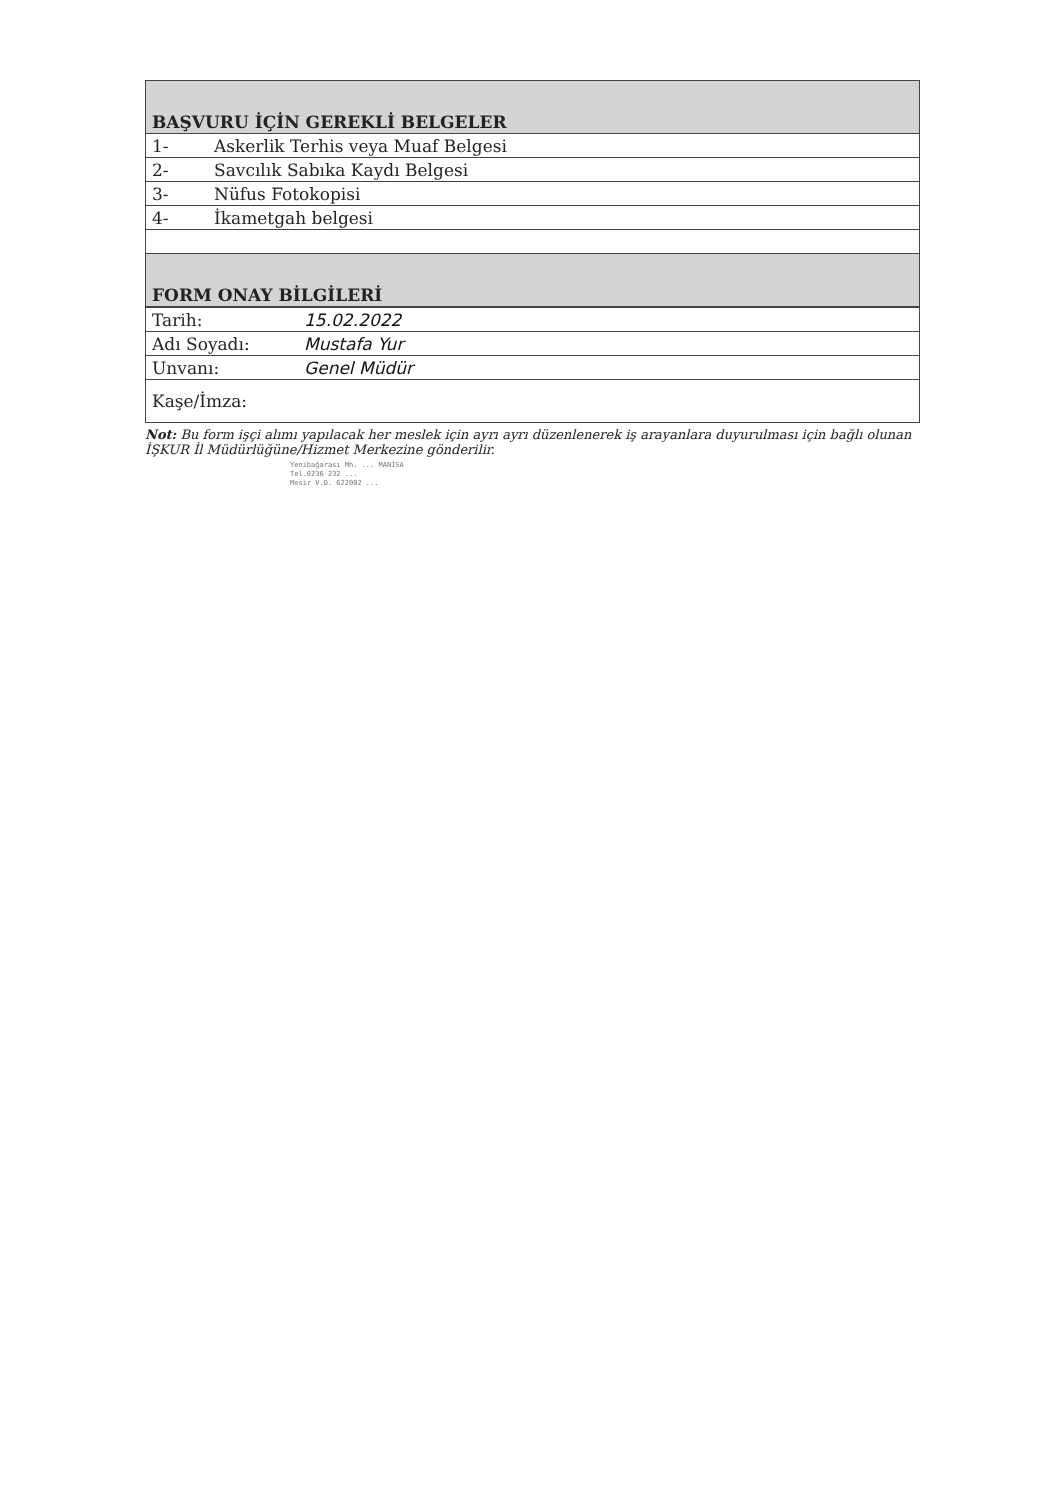| BAŞVURU İÇİN GEREKLİ BELGELER | |
| 1- | Askerlik Terhis veya Muaf Belgesi |
| 2- | Savcılık Sabıka Kaydı Belgesi |
| 3- | Nüfus Fotokopisi |
| 4- | İkametgah belgesi |
| FORM ONAY BİLGİLERİ | |
| Tarih: | 15.02.2022 |
| Adı Soyadı: | Mustafa Yur |
| Unvanı: | Genel Müdür |
| Kaşe/İmza: | |
Not: Bu form işçi alımı yapılacak her meslek için ayrı ayrı düzenlenerek iş arayanlara duyurulması için bağlı olunan İŞKUR İl Müdürlüğüne/Hizmet Merkezine gönderilir.
Yenibağarası Mh. ... MANİSA
Tel.0236 232 ...
Mesir V.D. 622002 ...